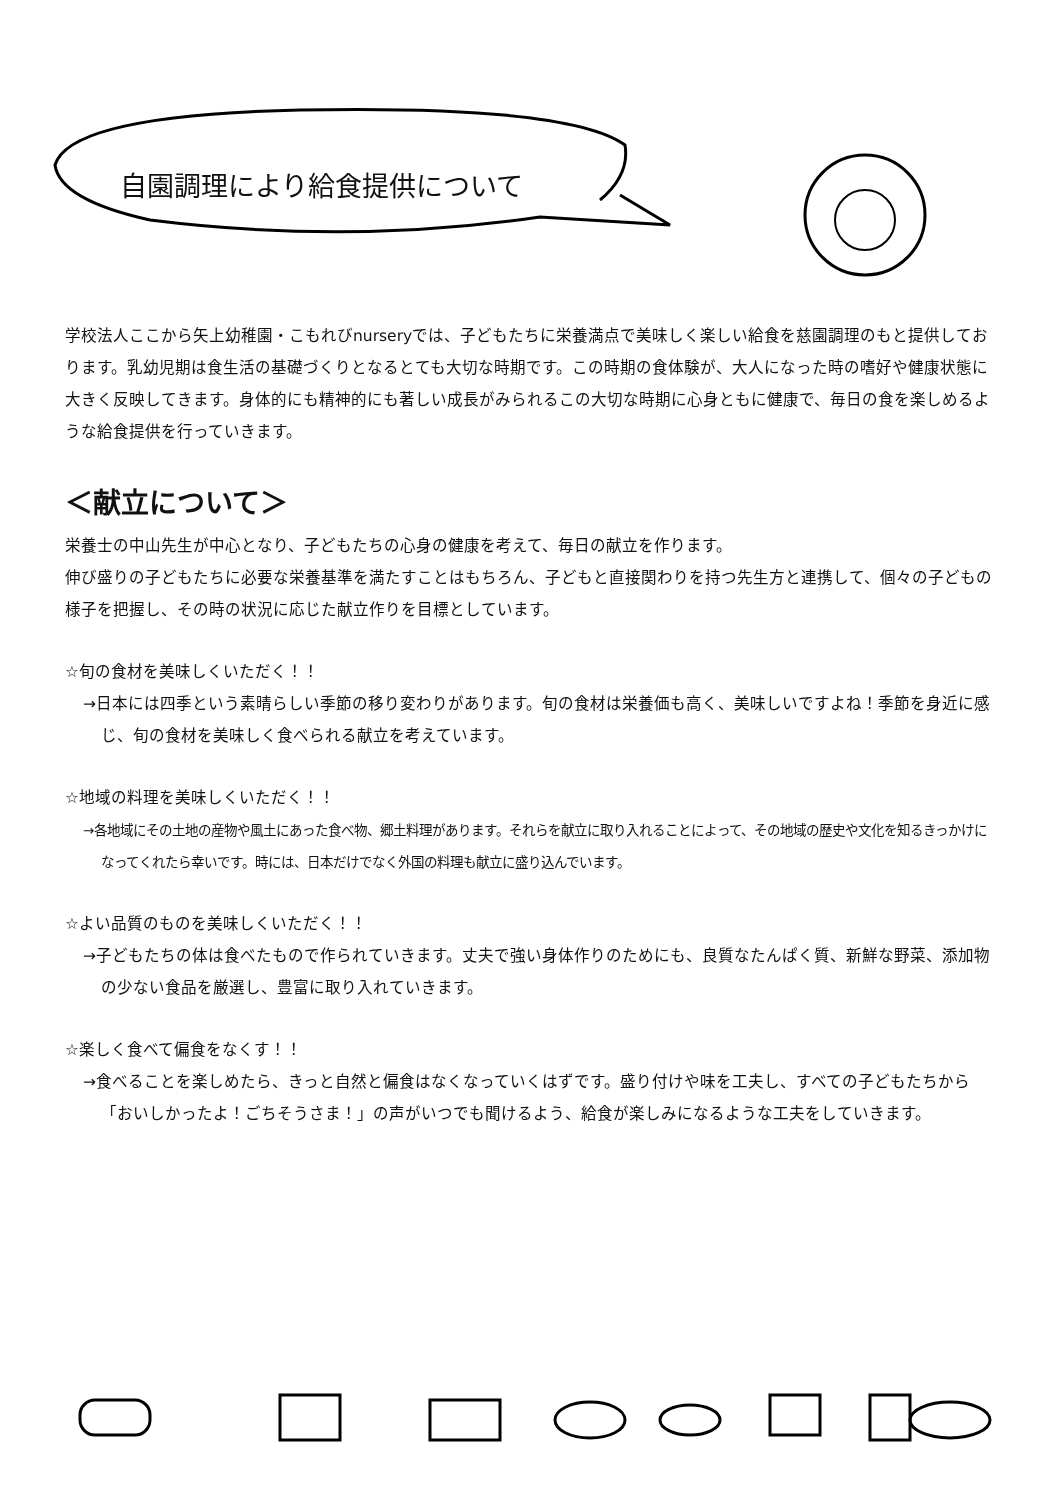自園調理により給食提供について
学校法人ここから矢上幼稚園・こもれびnurseryでは、子どもたちに栄養満点で美味しく楽しい給食を慈園調理のもと提供しております。乳幼児期は食生活の基礎づくりとなるとても大切な時期です。この時期の食体験が、大人になった時の嗜好や健康状態に大きく反映してきます。身体的にも精神的にも著しい成長がみられるこの大切な時期に心身ともに健康で、毎日の食を楽しめるような給食提供を行っていきます。
＜献立について＞
栄養士の中山先生が中心となり、子どもたちの心身の健康を考えて、毎日の献立を作ります。
伸び盛りの子どもたちに必要な栄養基準を満たすことはもちろん、子どもと直接関わりを持つ先生方と連携して、個々の子どもの様子を把握し、その時の状況に応じた献立作りを目標としています。
☆旬の食材を美味しくいただく！！
→日本には四季という素晴らしい季節の移り変わりがあります。旬の食材は栄養価も高く、美味しいですよね！季節を身近に感じ、旬の食材を美味しく食べられる献立を考えています。
☆地域の料理を美味しくいただく！！
→各地域にその土地の産物や風土にあった食べ物、郷土料理があります。それらを献立に取り入れることによって、その地域の歴史や文化を知るきっかけになってくれたら幸いです。時には、日本だけでなく外国の料理も献立に盛り込んでいます。
☆よい品質のものを美味しくいただく！！
→子どもたちの体は食べたもので作られていきます。丈夫で強い身体作りのためにも、良質なたんぱく質、新鮮な野菜、添加物の少ない食品を厳選し、豊富に取り入れていきます。
☆楽しく食べて偏食をなくす！！
→食べることを楽しめたら、きっと自然と偏食はなくなっていくはずです。盛り付けや味を工夫し、すべての子どもたちから「おいしかったよ！ごちそうさま！」の声がいつでも聞けるよう、給食が楽しみになるような工夫をしていきます。